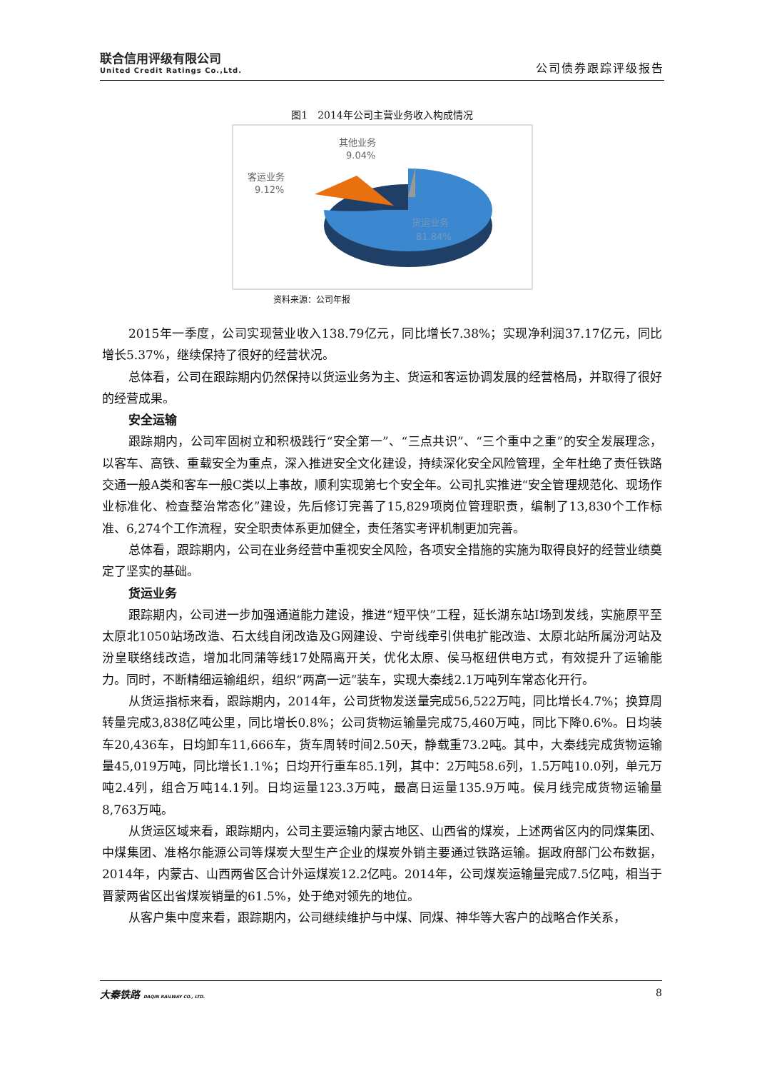联合信用评级有限公司
United Credit Ratings Co.,Ltd.
公司债券跟踪评级报告
图1　2014年公司主营业务收入构成情况
其他业务
9.04%
客运业务
9.12%
货运业务
81.84%
资料来源：公司年报
2015年一季度，公司实现营业收入138.79亿元，同比增长7.38%；实现净利润37.17亿元，同比增长5.37%，继续保持了很好的经营状况。
总体看，公司在跟踪期内仍然保持以货运业务为主、货运和客运协调发展的经营格局，并取得了很好的经营成果。
安全运输
跟踪期内，公司牢固树立和积极践行“安全第一”、“三点共识”、“三个重中之重”的安全发展理念，以客车、高铁、重载安全为重点，深入推进安全文化建设，持续深化安全风险管理，全年杜绝了责任铁路交通一般A类和客车一般C类以上事故，顺利实现第七个安全年。公司扎实推进“安全管理规范化、现场作业标准化、检查整治常态化”建设，先后修订完善了15,829项岗位管理职责，编制了13,830个工作标准、6,274个工作流程，安全职责体系更加健全，责任落实考评机制更加完善。
总体看，跟踪期内，公司在业务经营中重视安全风险，各项安全措施的实施为取得良好的经营业绩奠定了坚实的基础。
货运业务
跟踪期内，公司进一步加强通道能力建设，推进“短平快”工程，延长湖东站Ⅰ场到发线，实施原平至太原北1050站场改造、石太线自闭改造及G网建设、宁岢线牵引供电扩能改造、太原北站所属汾河站及汾皇联络线改造，增加北同蒲等线17处隔离开关，优化太原、侯马枢纽供电方式，有效提升了运输能力。同时，不断精细运输组织，组织“两高一远”装车，实现大秦线2.1万吨列车常态化开行。
从货运指标来看，跟踪期内，2014年，公司货物发送量完成56,522万吨，同比增长4.7%；换算周转量完成3,838亿吨公里，同比增长0.8%；公司货物运输量完成75,460万吨，同比下降0.6%。日均装车20,436车，日均卸车11,666车，货车周转时间2.50天，静载重73.2吨。其中，大秦线完成货物运输量45,019万吨，同比增长1.1%；日均开行重车85.1列，其中：2万吨58.6列，1.5万吨10.0列，单元万吨2.4列，组合万吨14.1列。日均运量123.3万吨，最高日运量135.9万吨。侯月线完成货物运输量8,763万吨。
从货运区域来看，跟踪期内，公司主要运输内蒙古地区、山西省的煤炭，上述两省区内的同煤集团、中煤集团、准格尔能源公司等煤炭大型生产企业的煤炭外销主要通过铁路运输。据政府部门公布数据，2014年，内蒙古、山西两省区合计外运煤炭12.2亿吨。2014年，公司煤炭运输量完成7.5亿吨，相当于晋蒙两省区出省煤炭销量的61.5%，处于绝对领先的地位。
从客户集中度来看，跟踪期内，公司继续维护与中煤、同煤、神华等大客户的战略合作关系，
大秦铁路 DAQIN RAILWAY CO., LTD. 8